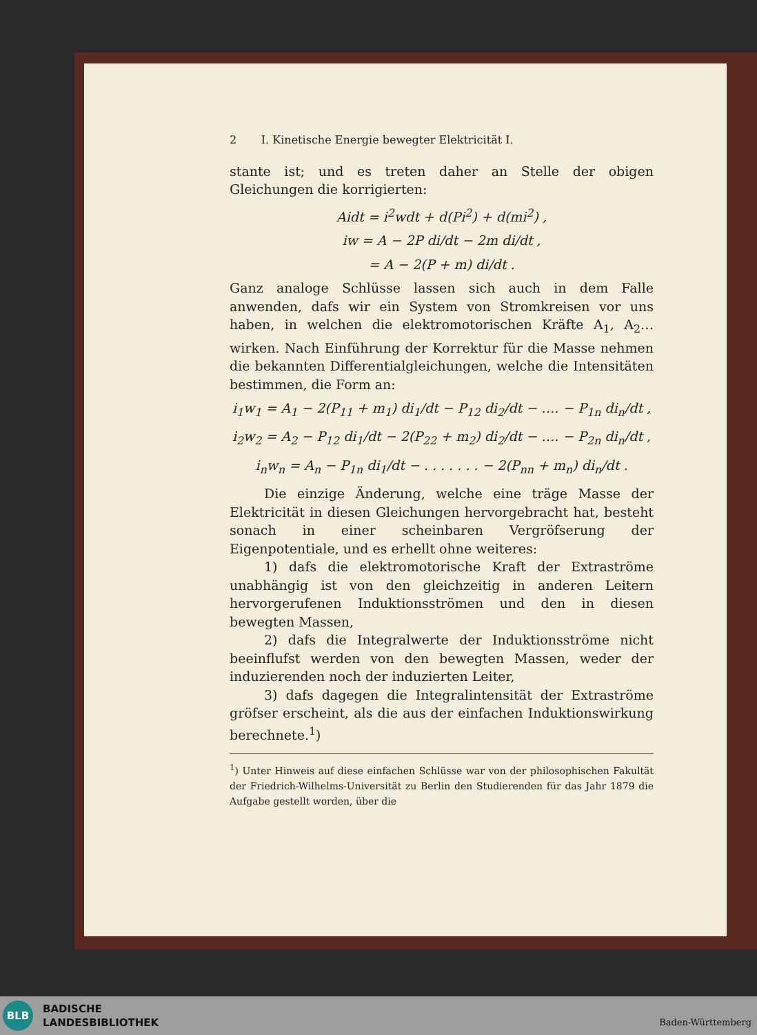2 I. Kinetische Energie bewegter Elektricität I.
stante ist; und es treten daher an Stelle der obigen Gleichungen die korrigierten:
Aidt = i<sup>2</sup>wdt + d(Pi<sup>2</sup>) + d(mi<sup>2</sup>) ,
iw = A − 2P di/dt − 2m di/dt ,
= A − 2(P + m) di/dt .
Ganz analoge Schlüsse lassen sich auch in dem Falle anwenden, dafs wir ein System von Stromkreisen vor uns haben, in welchen die elektromotorischen Kräfte A<sub>1</sub>, A<sub>2</sub>… wirken. Nach Einführung der Korrektur für die Masse nehmen die bekannten Differentialgleichungen, welche die Intensitäten bestimmen, die Form an:
i<sub>1</sub>w<sub>1</sub> = A<sub>1</sub> − 2(P<sub>11</sub> + m<sub>1</sub>) di<sub>1</sub>/dt − P<sub>12</sub> di<sub>2</sub>/dt − …. − P<sub>1n</sub> di<sub>n</sub>/dt ,
i<sub>2</sub>w<sub>2</sub> = A<sub>2</sub> − P<sub>12</sub> di<sub>1</sub>/dt − 2(P<sub>22</sub> + m<sub>2</sub>) di<sub>2</sub>/dt − …. − P<sub>2n</sub> di<sub>n</sub>/dt ,
i<sub>n</sub>w<sub>n</sub> = A<sub>n</sub> − P<sub>1n</sub> di<sub>1</sub>/dt − . . . . . . . − 2(P<sub>nn</sub> + m<sub>n</sub>) di<sub>n</sub>/dt .
Die einzige Änderung, welche eine träge Masse der Elektricität in diesen Gleichungen hervorgebracht hat, besteht sonach in einer scheinbaren Vergröfserung der Eigenpotentiale, und es erhellt ohne weiteres:
1) dafs die elektromotorische Kraft der Extraströme unabhängig ist von den gleichzeitig in anderen Leitern hervorgerufenen Induktionsströmen und den in diesen bewegten Massen,
2) dafs die Integralwerte der Induktionsströme nicht beeinflufst werden von den bewegten Massen, weder der induzierenden noch der induzierten Leiter,
3) dafs dagegen die Integralintensität der Extraströme gröfser erscheint, als die aus der einfachen Induktionswirkung berechnete.<sup>1</sup>)
<sup>1</sup>) Unter Hinweis auf diese einfachen Schlüsse war von der philosophischen Fakultät der Friedrich-Wilhelms-Universität zu Berlin den Studierenden für das Jahr 1879 die Aufgabe gestellt worden, über die
BLB
BADISCHE
LANDESBIBLIOTHEK
Baden-Württemberg